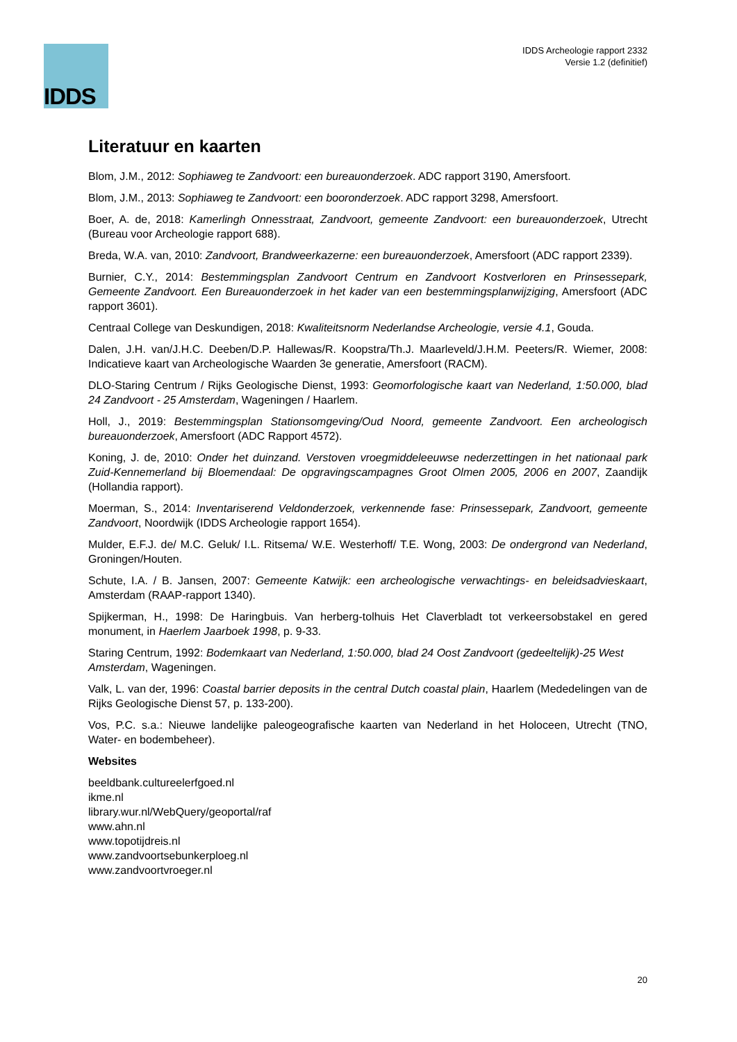IDDS
IDDS Archeologie rapport 2332
Versie 1.2 (definitief)
Literatuur en kaarten
Blom, J.M., 2012: Sophiaweg te Zandvoort: een bureauonderzoek. ADC rapport 3190, Amersfoort.
Blom, J.M., 2013: Sophiaweg te Zandvoort: een booronderzoek. ADC rapport 3298, Amersfoort.
Boer, A. de, 2018: Kamerlingh Onnesstraat, Zandvoort, gemeente Zandvoort: een bureauonderzoek, Utrecht (Bureau voor Archeologie rapport 688).
Breda, W.A. van, 2010: Zandvoort, Brandweerkazerne: een bureauonderzoek, Amersfoort (ADC rapport 2339).
Burnier, C.Y., 2014: Bestemmingsplan Zandvoort Centrum en Zandvoort Kostverloren en Prinsessepark, Gemeente Zandvoort. Een Bureauonderzoek in het kader van een bestemmingsplanwijziging, Amersfoort (ADC rapport 3601).
Centraal College van Deskundigen, 2018: Kwaliteitsnorm Nederlandse Archeologie, versie 4.1, Gouda.
Dalen, J.H. van/J.H.C. Deeben/D.P. Hallewas/R. Koopstra/Th.J. Maarleveld/J.H.M. Peeters/R. Wiemer, 2008: Indicatieve kaart van Archeologische Waarden 3e generatie, Amersfoort (RACM).
DLO-Staring Centrum / Rijks Geologische Dienst, 1993: Geomorfologische kaart van Nederland, 1:50.000, blad 24 Zandvoort - 25 Amsterdam, Wageningen / Haarlem.
Holl, J., 2019: Bestemmingsplan Stationsomgeving/Oud Noord, gemeente Zandvoort. Een archeologisch bureauonderzoek, Amersfoort (ADC Rapport 4572).
Koning, J. de, 2010: Onder het duinzand. Verstoven vroegmiddeleeuwse nederzettingen in het nationaal park Zuid-Kennemerland bij Bloemendaal: De opgravingscampagnes Groot Olmen 2005, 2006 en 2007, Zaandijk (Hollandia rapport).
Moerman, S., 2014: Inventariserend Veldonderzoek, verkennende fase: Prinsessepark, Zandvoort, gemeente Zandvoort, Noordwijk (IDDS Archeologie rapport 1654).
Mulder, E.F.J. de/ M.C. Geluk/ I.L. Ritsema/ W.E. Westerhoff/ T.E. Wong, 2003: De ondergrond van Nederland, Groningen/Houten.
Schute, I.A. / B. Jansen, 2007: Gemeente Katwijk: een archeologische verwachtings- en beleidsadvieskaart, Amsterdam (RAAP-rapport 1340).
Spijkerman, H., 1998: De Haringbuis. Van herberg-tolhuis Het Claverbladt tot verkeersobstakel en gered monument, in Haerlem Jaarboek 1998, p. 9-33.
Staring Centrum, 1992: Bodemkaart van Nederland, 1:50.000, blad 24 Oost Zandvoort (gedeeltelijk)-25 West Amsterdam, Wageningen.
Valk, L. van der, 1996: Coastal barrier deposits in the central Dutch coastal plain, Haarlem (Mededelingen van de Rijks Geologische Dienst 57, p. 133-200).
Vos, P.C. s.a.: Nieuwe landelijke paleogeografische kaarten van Nederland in het Holoceen, Utrecht (TNO, Water- en bodembeheer).
Websites
beeldbank.cultureelerfgoed.nl
ikme.nl
library.wur.nl/WebQuery/geoportal/raf
www.ahn.nl
www.topotijdreis.nl
www.zandvoortsebunkerploeg.nl
www.zandvoortvroeger.nl
20